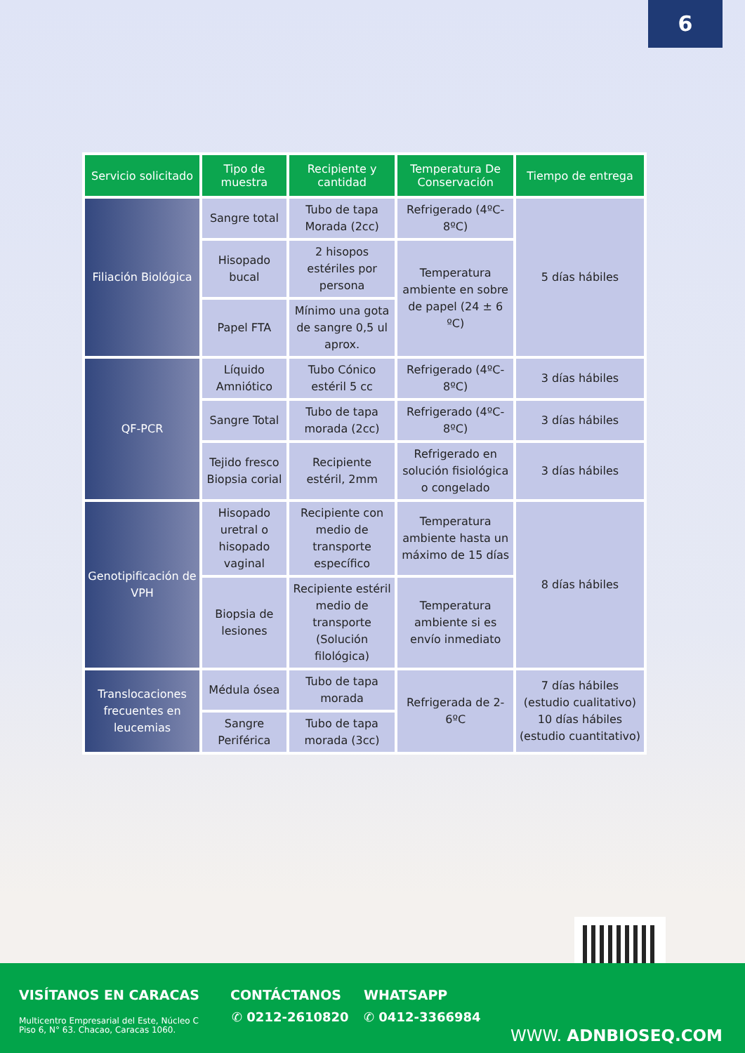6
| Servicio solicitado | Tipo de muestra | Recipiente y cantidad | Temperatura De Conservación | Tiempo de entrega |
| --- | --- | --- | --- | --- |
| Filiación Biológica | Sangre total | Tubo de tapa Morada (2cc) | Refrigerado (4ºC-8ºC) | 5 días hábiles |
| | Hisopado bucal | 2 hisopos estériles por persona | Temperatura ambiente en sobre de papel (24 ± 6 ºC) | |
| | Papel FTA | Mínimo una gota de sangre 0,5 ul aprox. | | |
| QF-PCR | Líquido Amniótico | Tubo Cónico estéril 5 cc | Refrigerado (4ºC-8ºC) | 3 días hábiles |
| | Sangre Total | Tubo de tapa morada (2cc) | Refrigerado (4ºC-8ºC) | 3 días hábiles |
| | Tejido fresco Biopsia corial | Recipiente estéril, 2mm | Refrigerado en solución fisiológica o congelado | 3 días hábiles |
| Genotipificación de VPH | Hisopado uretral o hisopado vaginal | Recipiente con medio de transporte específico | Temperatura ambiente hasta un máximo de 15 días | 8 días hábiles |
| | Biopsia de lesiones | Recipiente estéril medio de transporte (Solución filológica) | Temperatura ambiente si es envío inmediato | |
| Translocaciones frecuentes en leucemias | Médula ósea | Tubo de tapa morada | Refrigerada de 2-6ºC | 7 días hábiles (estudio cualitativo) 10 días hábiles (estudio cuantitativo) |
| | Sangre Periférica | Tubo de tapa morada (3cc) | | |
VISÍTANOS EN CARACAS
Multicentro Empresarial del Este, Núcleo C
Piso 6, N° 63. Chacao, Caracas 1060.
CONTÁCTANOS
✆ 0212-2610820
WHATSAPP
✆ 0412-3366984
WWW. ADNBIOSEQ.COM